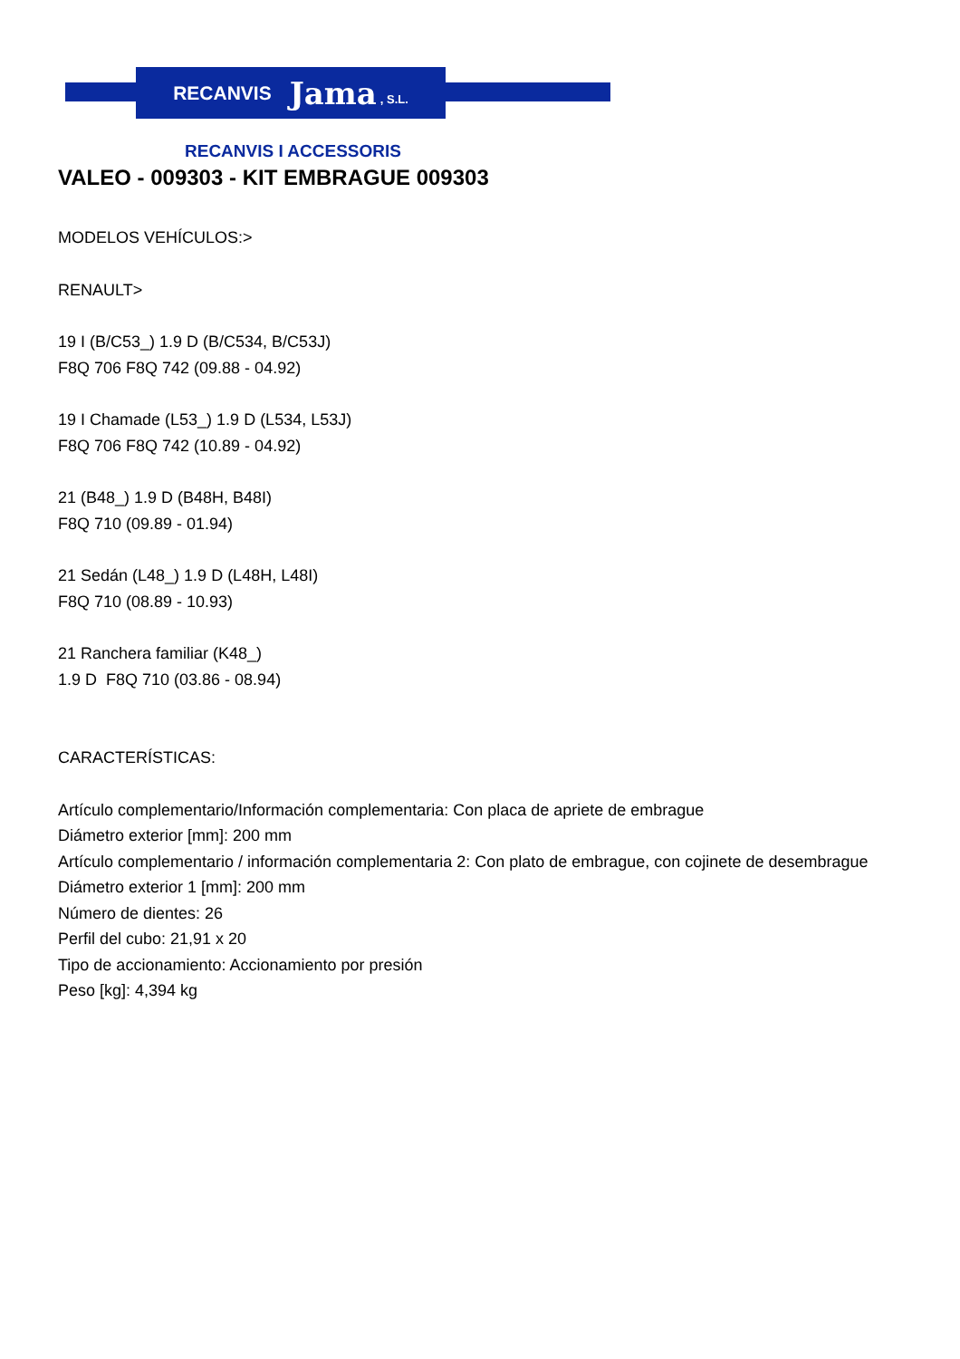RECANVIS Jama, S.L.
RECANVIS I ACCESSORIS
VALEO - 009303 - KIT EMBRAGUE 009303
MODELOS VEHÍCULOS:>
RENAULT>
19 I (B/C53_) 1.9 D (B/C534, B/C53J)
F8Q 706 F8Q 742 (09.88 - 04.92)
19 I Chamade (L53_) 1.9 D (L534, L53J)
F8Q 706 F8Q 742 (10.89 - 04.92)
21 (B48_) 1.9 D (B48H, B48I)
F8Q 710 (09.89 - 01.94)
21 Sedán (L48_) 1.9 D (L48H, L48I)
F8Q 710 (08.89 - 10.93)
21 Ranchera familiar (K48_)
1.9 D F8Q 710 (03.86 - 08.94)
CARACTERÍSTICAS:
Artículo complementario/Información complementaria: Con placa de apriete de embrague
Diámetro exterior [mm]: 200 mm
Artículo complementario / información complementaria 2: Con plato de embrague, con cojinete de desembrague
Diámetro exterior 1 [mm]: 200 mm
Número de dientes: 26
Perfil del cubo: 21,91 x 20
Tipo de accionamiento: Accionamiento por presión
Peso [kg]: 4,394 kg